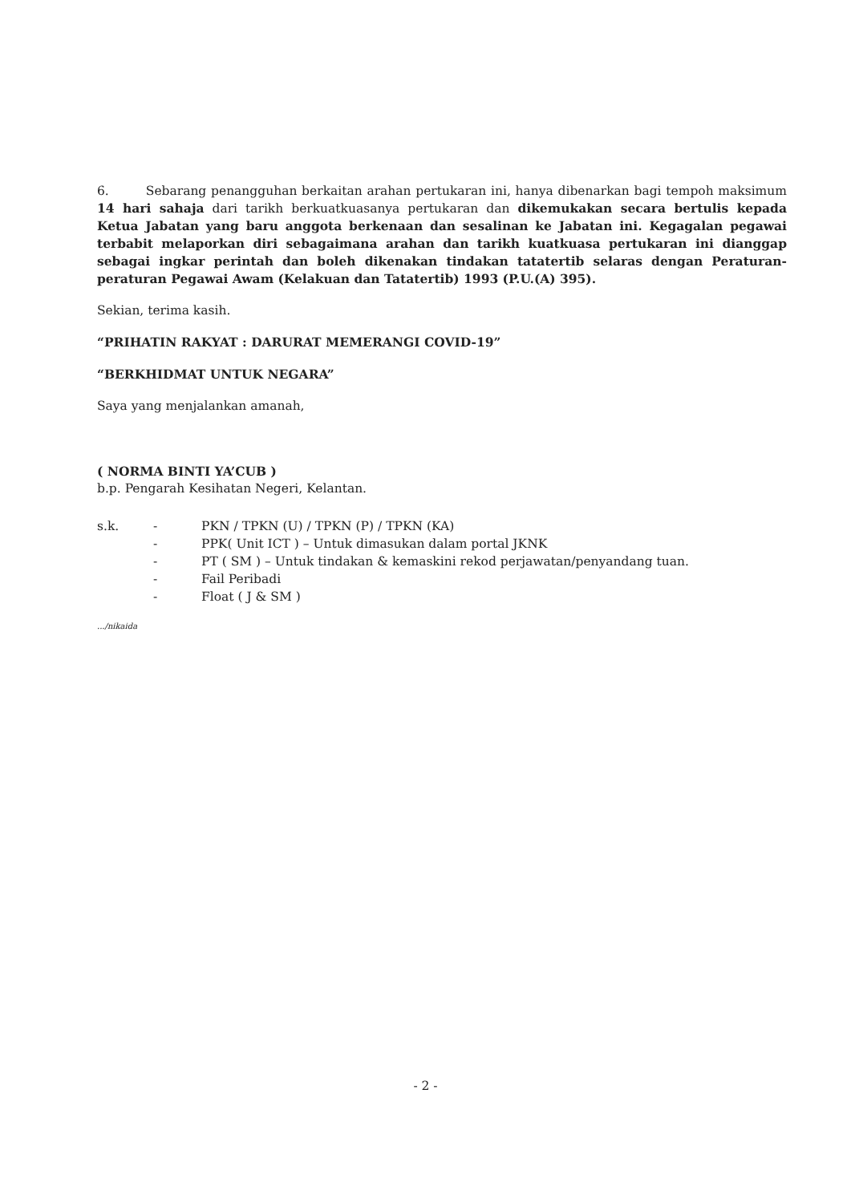6. Sebarang penangguhan berkaitan arahan pertukaran ini, hanya dibenarkan bagi tempoh maksimum 14 hari sahaja dari tarikh berkuatkuasanya pertukaran dan dikemukakan secara bertulis kepada Ketua Jabatan yang baru anggota berkenaan dan sesalinan ke Jabatan ini. Kegagalan pegawai terbabit melaporkan diri sebagaimana arahan dan tarikh kuatkuasa pertukaran ini dianggap sebagai ingkar perintah dan boleh dikenakan tindakan tatatertib selaras dengan Peraturan-peraturan Pegawai Awam (Kelakuan dan Tatatertib) 1993 (P.U.(A) 395).
Sekian, terima kasih.
“PRIHATIN RAKYAT : DARURAT MEMERANGI COVID-19”
“BERKHIDMAT UNTUK NEGARA”
Saya yang menjalankan amanah,
( NORMA BINTI YA’CUB )
b.p. Pengarah Kesihatan Negeri, Kelantan.
| s.k. | - | PKN / TPKN (U) / TPKN (P) / TPKN (KA) |
| | - | PPK( Unit ICT ) – Untuk dimasukan dalam portal JKNK |
| | - | PT ( SM ) – Untuk tindakan & kemaskini rekod perjawatan/penyandang tuan. |
| | - | Fail Peribadi |
| | - | Float ( J & SM ) |
.../nikaida
- 2 -